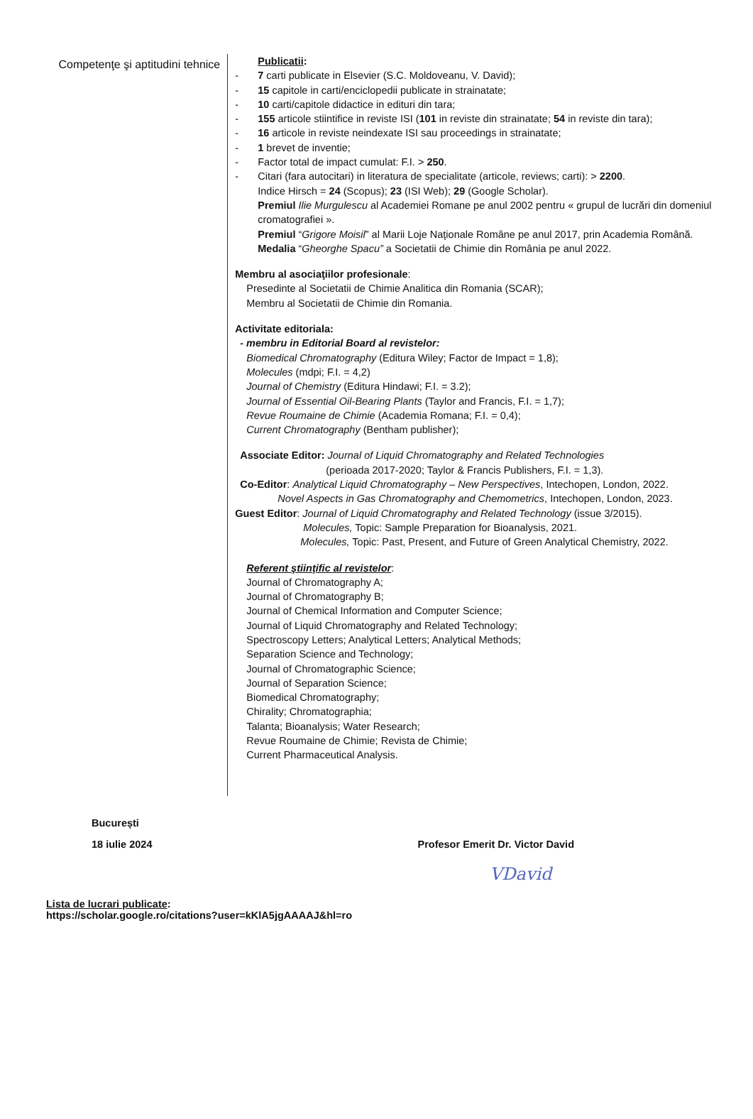Competenţe şi aptitudini tehnice
Publicatii:
- 7 carti publicate in Elsevier (S.C. Moldoveanu, V. David);
- 15 capitole in carti/enciclopedii publicate in strainatate;
- 10 carti/capitole didactice in edituri din tara;
- 155 articole stiintifice in reviste ISI (101 in reviste din strainatate; 54 in reviste din tara);
- 16 articole in reviste neindexate ISI sau proceedings in strainatate;
- 1 brevet de inventie;
- Factor total de impact cumulat: F.I. > 250.
- Citari (fara autocitari) in literatura de specialitate (articole, reviews; carti): > 2200.
Indice Hirsch = 24 (Scopus); 23 (ISI Web); 29 (Google Scholar).
Premiul Ilie Murgulescu al Academiei Romane pe anul 2002 pentru « grupul de lucrări din domeniul cromatografiei ».
Premiul “Grigore Moisil” al Marii Loje Naţionale Române pe anul 2017, prin Academia Română.
Medalia “Gheorghe Spacu” a Societatii de Chimie din România pe anul 2022.
Membru al asociaţiilor profesionale:
Presedinte al Societatii de Chimie Analitica din Romania (SCAR);
Membru al Societatii de Chimie din Romania.
Activitate editoriala:
- membru in Editorial Board al revistelor:
Biomedical Chromatography (Editura Wiley; Factor de Impact = 1,8);
Molecules (mdpi; F.I. = 4,2)
Journal of Chemistry (Editura Hindawi; F.I. = 3.2);
Journal of Essential Oil-Bearing Plants (Taylor and Francis, F.I. = 1,7);
Revue Roumaine de Chimie (Academia Romana; F.I. = 0,4);
Current Chromatography (Bentham publisher);
Associate Editor: Journal of Liquid Chromatography and Related Technologies
(perioada 2017-2020; Taylor & Francis Publishers, F.I. = 1,3).
Co-Editor: Analytical Liquid Chromatography – New Perspectives, Intechopen, London, 2022.
Novel Aspects in Gas Chromatography and Chemometrics, Intechopen, London, 2023.
Guest Editor: Journal of Liquid Chromatography and Related Technology (issue 3/2015).
Molecules, Topic: Sample Preparation for Bioanalysis, 2021.
Molecules, Topic: Past, Present, and Future of Green Analytical Chemistry, 2022.
Referent ştiinţific al revistelor:
Journal of Chromatography A;
Journal of Chromatography B;
Journal of Chemical Information and Computer Science;
Journal of Liquid Chromatography and Related Technology;
Spectroscopy Letters; Analytical Letters; Analytical Methods;
Separation Science and Technology;
Journal of Chromatographic Science;
Journal of Separation Science;
Biomedical Chromatography;
Chirality; Chromatographia;
Talanta; Bioanalysis; Water Research;
Revue Roumaine de Chimie; Revista de Chimie;
Current Pharmaceutical Analysis.
București
18 iulie 2024 Profesor Emerit Dr. Victor David
VDavid
Lista de lucrari publicate:
https://scholar.google.ro/citations?user=kKlA5jgAAAAJ&hl=ro